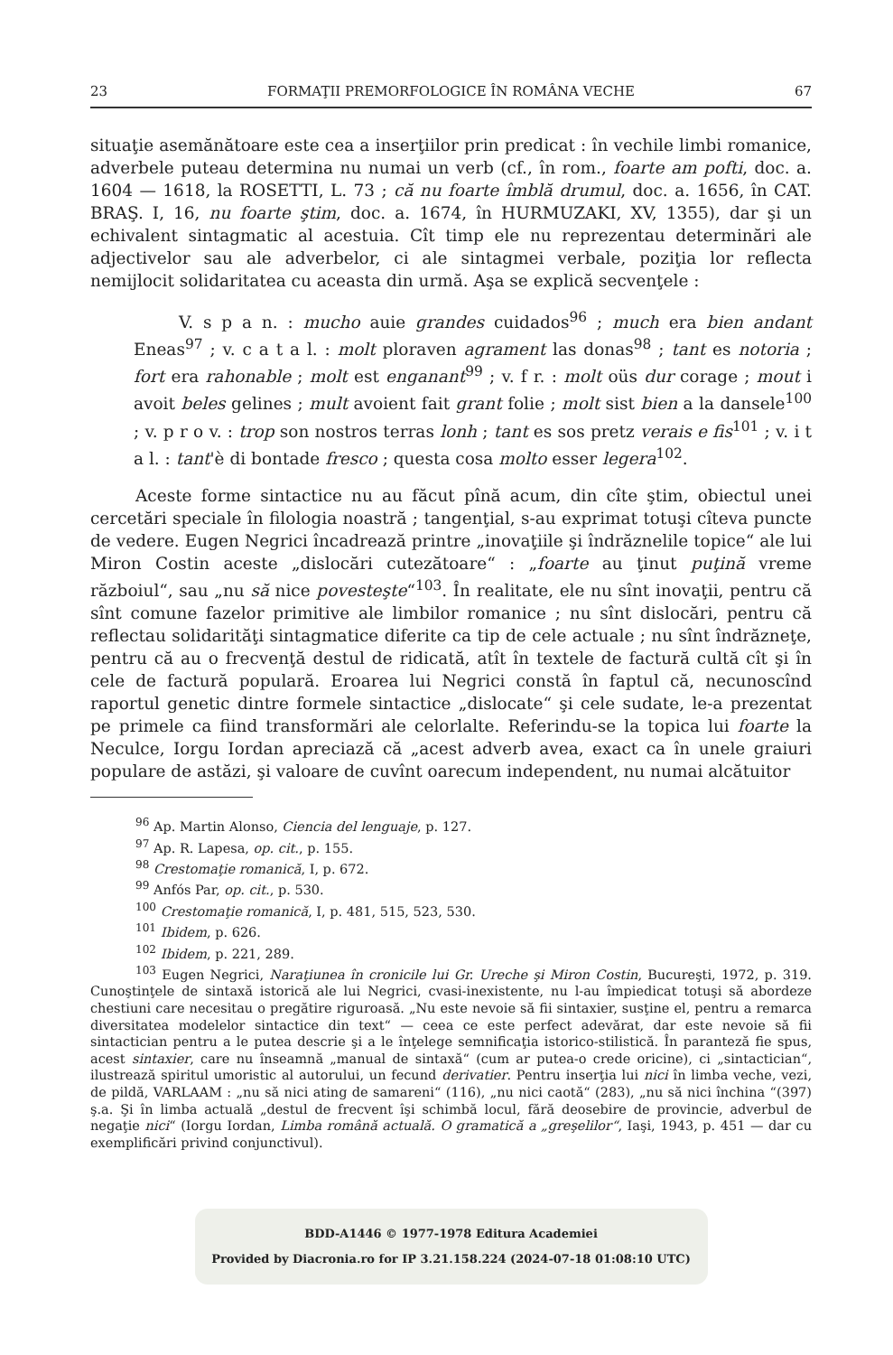23 FORMAŢII PREMORFOLOGICE ÎN ROMÂNA VECHE 67
situaţie asemănătoare este cea a inserţiilor prin predicat : în vechile limbi romanice, adverbele puteau determina nu numai un verb (cf., în rom., foarte am pofti, doc. a. 1604 — 1618, la ROSETTI, L. 73 ; că nu foarte îmblă drumul, doc. a. 1656, în CAT. BRAŞ. I, 16, nu foarte ştim, doc. a. 1674, în HURMUZAKI, XV, 1355), dar şi un echivalent sintagmatic al acestuia. Cît timp ele nu reprezentau determinări ale adjectivelor sau ale adverbelor, ci ale sintagmei verbale, poziţia lor reflecta nemijlocit solidaritatea cu aceasta din urmă. Aşa se explică secvenţele :
V. s p a n. : mucho auie grandes cuidados<sup>96</sup> ; much era bien andant Eneas<sup>97</sup> ; v. c a t a l. : molt ploraven agrament las donas<sup>98</sup> ; tant es notoria ; fort era rahonable ; molt est enganant<sup>99</sup> ; v. f r. : molt oüs dur corage ; mout i avoit beles gelines ; mult avoient fait grant folie ; molt sist bien a la dansele<sup>100</sup> ; v. p r o v. : trop son nostros terras lonh ; tant es sos pretz verais e fis<sup>101</sup> ; v. i t a l. : tant'è di bontade fresco ; questa cosa molto esser legera<sup>102</sup>.
Aceste forme sintactice nu au făcut pînă acum, din cîte ştim, obiectul unei cercetări speciale în filologia noastră ; tangenţial, s-au exprimat totuşi cîteva puncte de vedere. Eugen Negrici încadrează printre „inovaţiile şi îndrăznelile topice“ ale lui Miron Costin aceste „dislocări cutezătoare“ : „foarte au ţinut puţină vreme războiul“, sau „nu să nice povesteşte“<sup>103</sup>. În realitate, ele nu sînt inovaţii, pentru că sînt comune fazelor primitive ale limbilor romanice ; nu sînt dislocări, pentru că reflectau solidarităţi sintagmatice diferite ca tip de cele actuale ; nu sînt îndrăzneţe, pentru că au o frecvenţă destul de ridicată, atît în textele de factură cultă cît şi în cele de factură populară. Eroarea lui Negrici constă în faptul că, necunoscînd raportul genetic dintre formele sintactice „dislocate“ şi cele sudate, le-a prezentat pe primele ca fiind transformări ale celorlalte. Referindu-se la topica lui foarte la Neculce, Iorgu Iordan apreciază că „acest adverb avea, exact ca în unele graiuri populare de astăzi, şi valoare de cuvînt oarecum independent, nu numai alcătuitor
<sup>96</sup> Ap. Martin Alonso, Ciencia del lenguaje, p. 127.
<sup>97</sup> Ap. R. Lapesa, op. cit., p. 155.
<sup>98</sup> Crestomaţie romanică, I, p. 672.
<sup>99</sup> Anfós Par, op. cit., p. 530.
<sup>100</sup> Crestomaţie romanică, I, p. 481, 515, 523, 530.
<sup>101</sup> Ibidem, p. 626.
<sup>102</sup> Ibidem, p. 221, 289.
<sup>103</sup> Eugen Negrici, Naraţiunea în cronicile lui Gr. Ureche şi Miron Costin, Bucureşti, 1972, p. 319. Cunoştinţele de sintaxă istorică ale lui Negrici, cvasi-inexistente, nu l-au împiedicat totuşi să abordeze chestiuni care necesitau o pregătire riguroasă. „Nu este nevoie să fii sintaxier, susţine el, pentru a remarca diversitatea modelelor sintactice din text“ — ceea ce este perfect adevărat, dar este nevoie să fii sintactician pentru a le putea descrie şi a le înţelege semnificaţia istorico-stilistică. În paranteză fie spus, acest sintaxier, care nu înseamnă „manual de sintaxă“ (cum ar putea-o crede oricine), ci „sintactician“, ilustrează spiritul umoristic al autorului, un fecund derivatier. Pentru inserţia lui nici în limba veche, vezi, de pildă, VARLAAM : „nu să nici ating de samareni“ (116), „nu nici caotă“ (283), „nu să nici închina “(397) ş.a. Şi în limba actuală „destul de frecvent îşi schimbă locul, fără deosebire de provincie, adverbul de negaţie nici“ (Iorgu Iordan, Limba română actuală. O gramatică a „greşelilor“, Iaşi, 1943, p. 451 — dar cu exemplificări privind conjunctivul).
BDD-A1446 © 1977-1978 Editura Academiei
Provided by Diacronia.ro for IP 3.21.158.224 (2024-07-18 01:08:10 UTC)